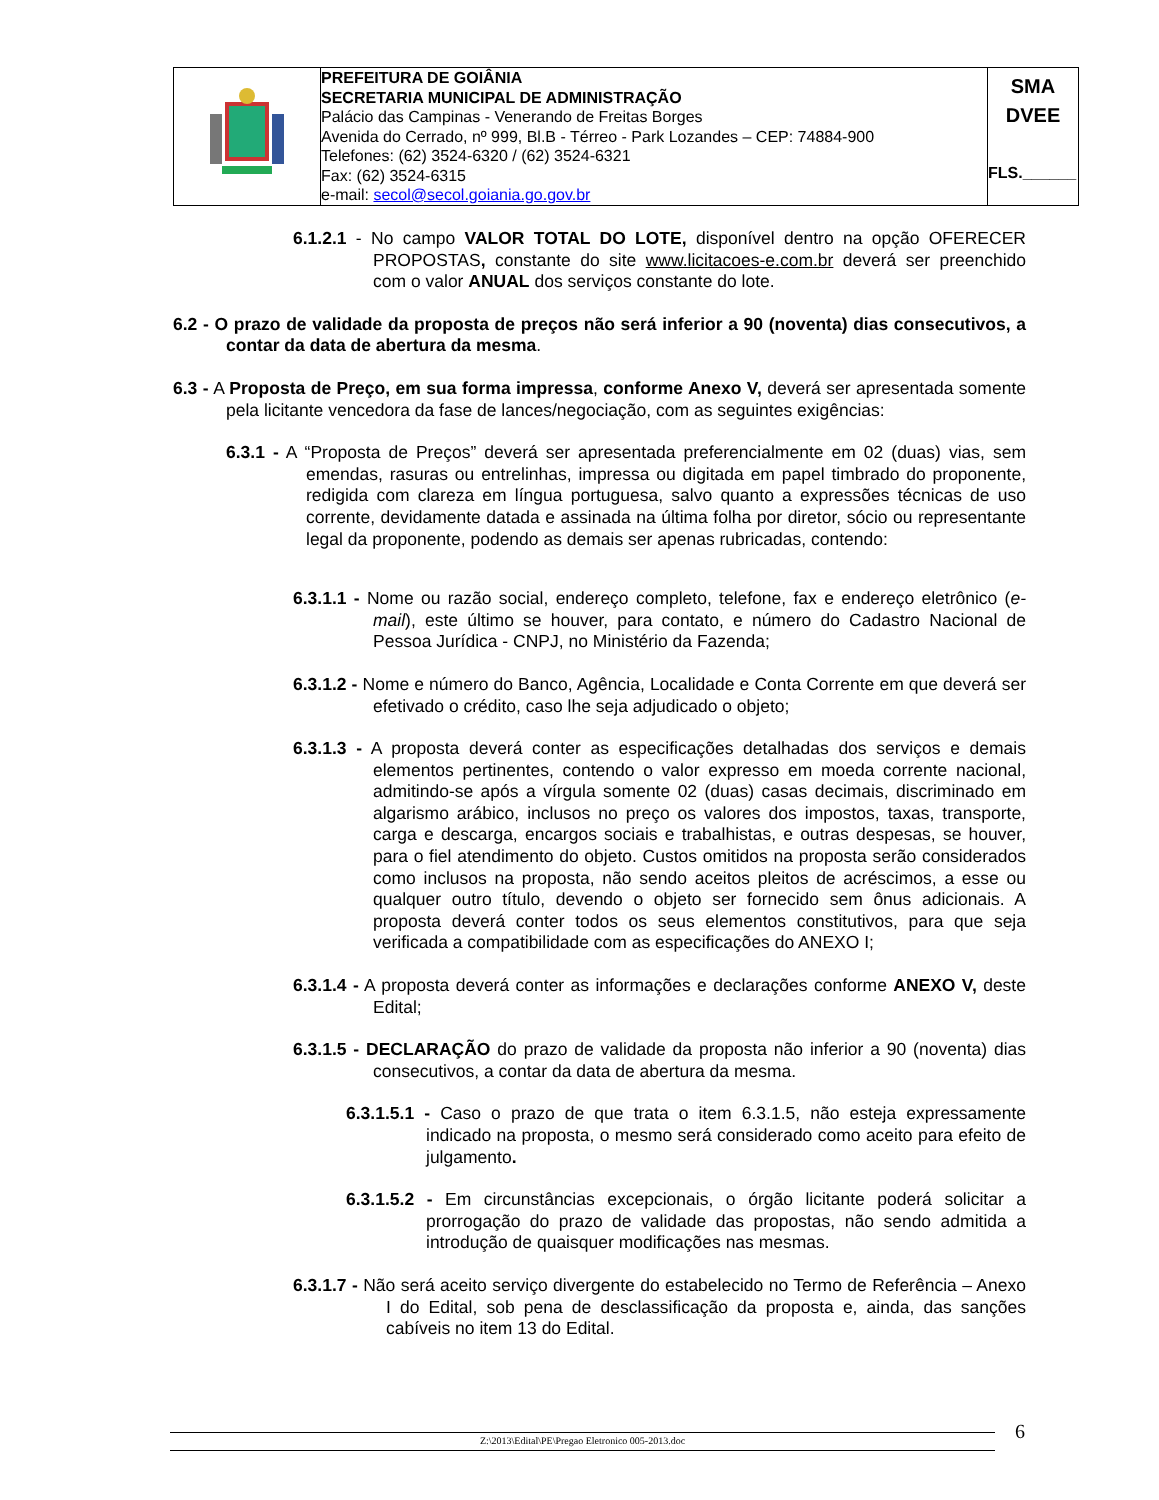| | PREFEITURA DE GOIÂNIA SECRETARIA MUNICIPAL DE ADMINISTRAÇÃO Palácio das Campinas - Venerando de Freitas Borges Avenida do Cerrado, nº 999, Bl.B - Térreo - Park Lozandes – CEP: 74884-900 Telefones: (62) 3524-6320 / (62) 3524-6321 Fax: (62) 3524-6315 e-mail: secol@secol.goiania.go.gov.br | SMA DVEE FLS.______ |
6.1.2.1 - No campo VALOR TOTAL DO LOTE, disponível dentro na opção OFERECER PROPOSTAS, constante do site www.licitacoes-e.com.br deverá ser preenchido com o valor ANUAL dos serviços constante do lote.
6.2 - O prazo de validade da proposta de preços não será inferior a 90 (noventa) dias consecutivos, a contar da data de abertura da mesma.
6.3 - A Proposta de Preço, em sua forma impressa, conforme Anexo V, deverá ser apresentada somente pela licitante vencedora da fase de lances/negociação, com as seguintes exigências:
6.3.1 - A “Proposta de Preços” deverá ser apresentada preferencialmente em 02 (duas) vias, sem emendas, rasuras ou entrelinhas, impressa ou digitada em papel timbrado do proponente, redigida com clareza em língua portuguesa, salvo quanto a expressões técnicas de uso corrente, devidamente datada e assinada na última folha por diretor, sócio ou representante legal da proponente, podendo as demais ser apenas rubricadas, contendo:
6.3.1.1 - Nome ou razão social, endereço completo, telefone, fax e endereço eletrônico (e-mail), este último se houver, para contato, e número do Cadastro Nacional de Pessoa Jurídica - CNPJ, no Ministério da Fazenda;
6.3.1.2 - Nome e número do Banco, Agência, Localidade e Conta Corrente em que deverá ser efetivado o crédito, caso lhe seja adjudicado o objeto;
6.3.1.3 - A proposta deverá conter as especificações detalhadas dos serviços e demais elementos pertinentes, contendo o valor expresso em moeda corrente nacional, admitindo-se após a vírgula somente 02 (duas) casas decimais, discriminado em algarismo arábico, inclusos no preço os valores dos impostos, taxas, transporte, carga e descarga, encargos sociais e trabalhistas, e outras despesas, se houver, para o fiel atendimento do objeto. Custos omitidos na proposta serão considerados como inclusos na proposta, não sendo aceitos pleitos de acréscimos, a esse ou qualquer outro título, devendo o objeto ser fornecido sem ônus adicionais. A proposta deverá conter todos os seus elementos constitutivos, para que seja verificada a compatibilidade com as especificações do ANEXO I;
6.3.1.4 - A proposta deverá conter as informações e declarações conforme ANEXO V, deste Edital;
6.3.1.5 - DECLARAÇÃO do prazo de validade da proposta não inferior a 90 (noventa) dias consecutivos, a contar da data de abertura da mesma.
6.3.1.5.1 - Caso o prazo de que trata o item 6.3.1.5, não esteja expressamente indicado na proposta, o mesmo será considerado como aceito para efeito de julgamento.
6.3.1.5.2 - Em circunstâncias excepcionais, o órgão licitante poderá solicitar a prorrogação do prazo de validade das propostas, não sendo admitida a introdução de quaisquer modificações nas mesmas.
6.3.1.7 - Não será aceito serviço divergente do estabelecido no Termo de Referência – Anexo I do Edital, sob pena de desclassificação da proposta e, ainda, das sanções cabíveis no item 13 do Edital.
Z:\2013\Edital\PE\Pregao Eletronico 005-2013.doc 6